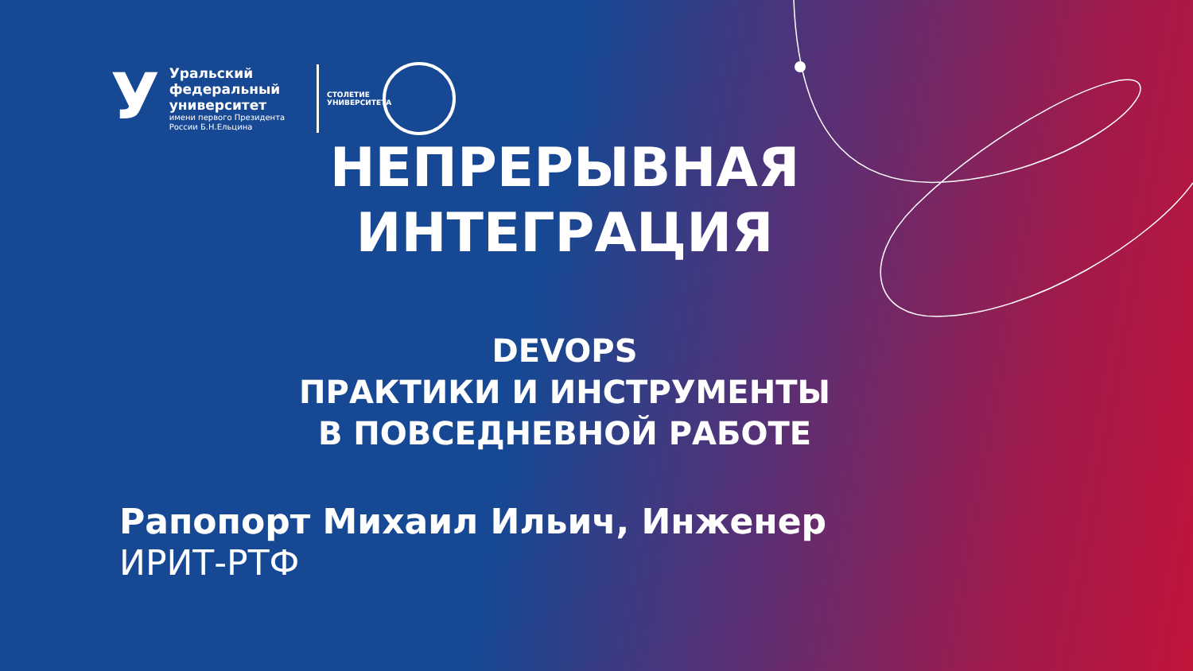У
Уральский
федеральный
университет
имени первого Президента
России Б.Н.Ельцина
СТОЛЕТИЕ УНИВЕРСИТЕТА
НЕПРЕРЫВНАЯ
ИНТЕГРАЦИЯ
DEVOPS
ПРАКТИКИ И ИНСТРУМЕНТЫ
В ПОВСЕДНЕВНОЙ РАБОТЕ
Рапопорт Михаил Ильич, Инженер
ИРИТ-РТФ